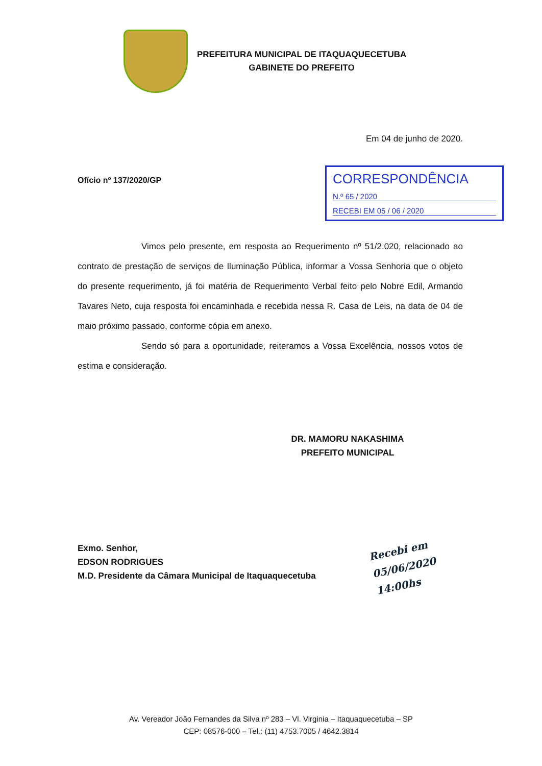PREFEITURA MUNICIPAL DE ITAQUAQUECETUBA
GABINETE DO PREFEITO
Em 04 de junho de 2020.
Ofício nº 137/2020/GP
CORRESPONDÊNCIA
N.º 65 / 2020
RECEBI EM 05 / 06 / 2020
Vimos pelo presente, em resposta ao Requerimento nº 51/2.020, relacionado ao contrato de prestação de serviços de Iluminação Pública, informar a Vossa Senhoria que o objeto do presente requerimento, já foi matéria de Requerimento Verbal feito pelo Nobre Edil, Armando Tavares Neto, cuja resposta foi encaminhada e recebida nessa R. Casa de Leis, na data de 04 de maio próximo passado, conforme cópia em anexo.
Sendo só para a oportunidade, reiteramos a Vossa Excelência, nossos votos de estima e consideração.
DR. MAMORU NAKASHIMA
PREFEITO MUNICIPAL
Exmo. Senhor,
EDSON RODRIGUES
M.D. Presidente da Câmara Municipal de Itaquaquecetuba
Recebi em
05/06/2020
14:00hs
Av. Vereador João Fernandes da Silva nº 283 – Vl. Virginia – Itaquaquecetuba – SP
CEP: 08576-000 – Tel.: (11) 4753.7005 / 4642.3814